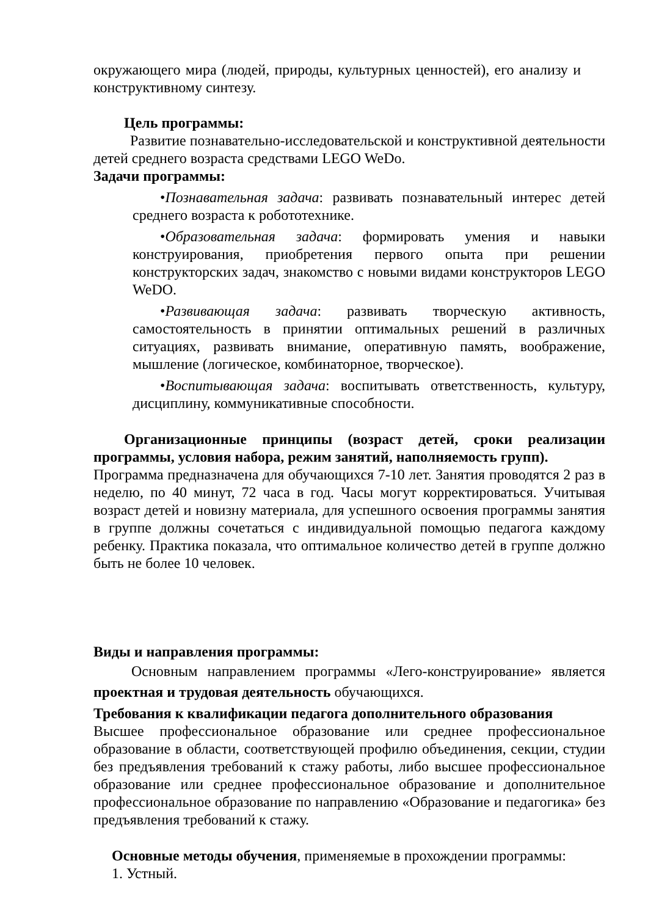окружающего мира (людей, природы, культурных ценностей), его анализу и конструктивному синтезу.
Цель программы:
Развитие познавательно-исследовательской и конструктивной деятельности детей среднего возраста средствами LEGO WeDo.
Задачи программы:
•Познавательная задача: развивать познавательный интерес детей среднего возраста к робототехнике.
•Образовательная задача: формировать умения и навыки конструирования, приобретения первого опыта при решении конструкторских задач, знакомство с новыми видами конструкторов LEGO WeDO.
•Развивающая задача: развивать творческую активность, самостоятельность в принятии оптимальных решений в различных ситуациях, развивать внимание, оперативную память, воображение, мышление (логическое, комбинаторное, творческое).
•Воспитывающая задача: воспитывать ответственность, культуру, дисциплину, коммуникативные способности.
Организационные принципы (возраст детей, сроки реализации программы, условия набора, режим занятий, наполняемость групп).
Программа предназначена для обучающихся 7-10 лет. Занятия проводятся 2 раз в неделю, по 40 минут, 72 часа в год. Часы могут корректироваться. Учитывая возраст детей и новизну материала, для успешного освоения программы занятия в группе должны сочетаться с индивидуальной помощью педагога каждому ребенку. Практика показала, что оптимальное количество детей в группе должно быть не более 10 человек.
Виды и направления программы:
Основным направлением программы «Лего-конструирование» является проектная и трудовая деятельность обучающихся.
Требования к квалификации педагога дополнительного образования
Высшее профессиональное образование или среднее профессиональное образование в области, соответствующей профилю объединения, секции, студии без предъявления требований к стажу работы, либо высшее профессиональное образование или среднее профессиональное образование и дополнительное профессиональное образование по направлению «Образование и педагогика» без предъявления требований к стажу.
Основные методы обучения, применяемые в прохождении программы:
1. Устный.